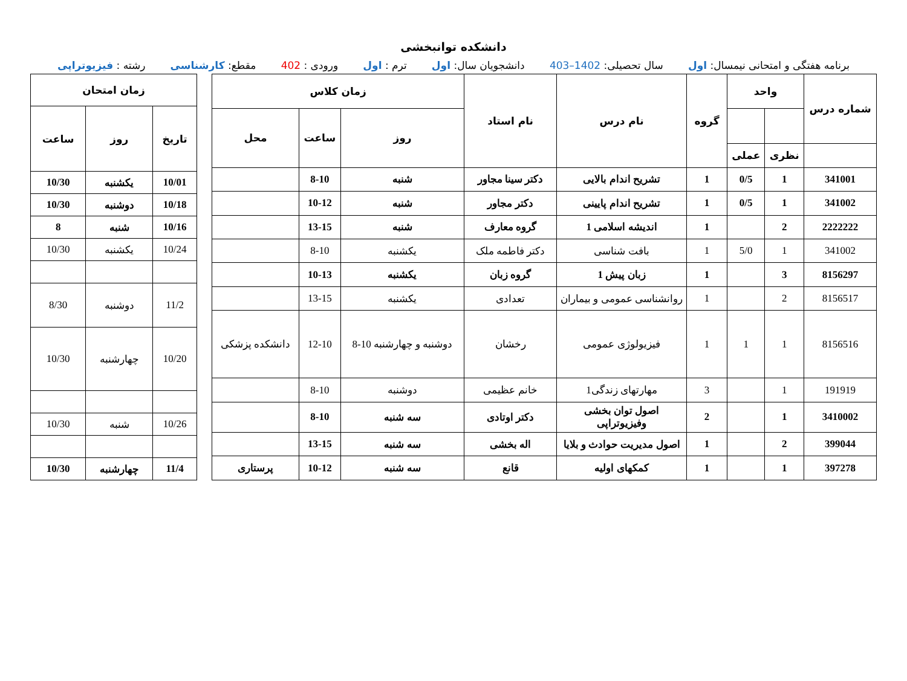دانشکده توانبخشی
برنامه هفتگی و امتحانی نیمسال: اول سال تحصیلی: 1402–403 دانشجویان سال: اول ترم : اول ورودی : 402 مقطع: کارشناسی رشته : فیزیوتراپی
| شماره درس | واحد | | گروه | نام درس | نام استاد | زمان کلاس | | |
| --- | --- | --- | --- | --- | --- | --- | --- | --- |
| | | | | | | روز | ساعت | محل |
| | نظری | عملی | | | | | | |
| 341001 | 1 | 0/5 | 1 | تشریح اندام بالایی | دکتر سینا مجاور | شنبه | 8-10 | |
| 341002 | 1 | 0/5 | 1 | تشریح اندام پایینی | دکتر مجاور | شنبه | 10-12 | |
| 2222222 | 2 | | 1 | اندیشه اسلامی 1 | گروه معارف | شنبه | 13-15 | |
| 341002 | 1 | 5/0 | 1 | بافت شناسی | دکتر فاطمه ملک | یکشنبه | 8-10 | |
| 8156297 | 3 | | 1 | زبان پیش 1 | گروه زبان | یکشنبه | 10-13 | |
| 8156517 | 2 | | 1 | روانشناسی عمومی و بیماران | تعدادی | یکشنبه | 13-15 | |
| 8156516 | 1 | 1 | 1 | فیزیولوژی عمومی | رخشان | دوشنبه و چهارشنبه 10-8 | 12-10 | دانشکده پزشکی |
| 191919 | 1 | | 3 | مهارتهای زندگی1 | خانم عظیمی | دوشنبه | 8-10 | |
| 3410002 | 1 | | 2 | اصول توان بخشی وفیزیوتراپی | دکتر اوتادی | سه شنبه | 8-10 | |
| 399044 | 2 | | 1 | اصول مدیریت حوادث و بلایا | اله بخشی | سه شنبه | 13-15 | |
| 397278 | 1 | | 1 | کمکهای اولیه | قانع | سه شنبه | 10-12 | پرستاری |
| زمان امتحان | | |
| --- | --- | --- |
| تاریخ | روز | ساعت |
| 10/01 | یکشنبه | 10/30 |
| 10/18 | دوشنبه | 10/30 |
| 10/16 | شنبه | 8 |
| 10/24 | یکشنبه | 10/30 |
| 11/2 | دوشنبه | 8/30 |
| 10/20 | چهارشنبه | 10/30 |
| 10/26 | شنبه | 10/30 |
| 11/4 | چهارشنبه | 10/30 |